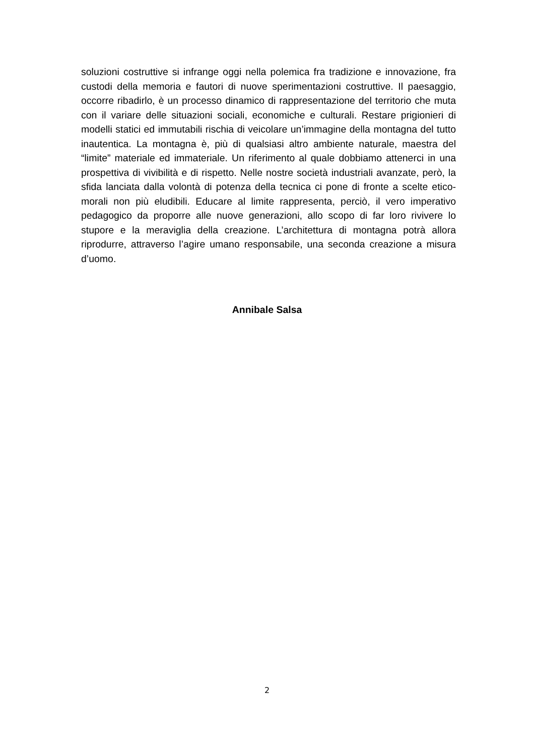soluzioni costruttive si infrange oggi nella polemica fra tradizione e innovazione, fra custodi della memoria e fautori di nuove sperimentazioni costruttive. Il paesaggio, occorre ribadirlo, è un processo dinamico di rappresentazione del territorio che muta con il variare delle situazioni sociali, economiche e culturali. Restare prigionieri di modelli statici ed immutabili rischia di veicolare un’immagine della montagna del tutto inautentica. La montagna è, più di qualsiasi altro ambiente naturale, maestra del “limite” materiale ed immateriale. Un riferimento al quale dobbiamo attenerci in una prospettiva di vivibilità e di rispetto. Nelle nostre società industriali avanzate, però, la sfida lanciata dalla volontà di potenza della tecnica ci pone di fronte a scelte etico-morali non più eludibili. Educare al limite rappresenta, perciò, il vero imperativo pedagogico da proporre alle nuove generazioni, allo scopo di far loro rivivere lo stupore e la meraviglia della creazione. L’architettura di montagna potrà allora riprodurre, attraverso l’agire umano responsabile, una seconda creazione a misura d’uomo.
Annibale Salsa
2